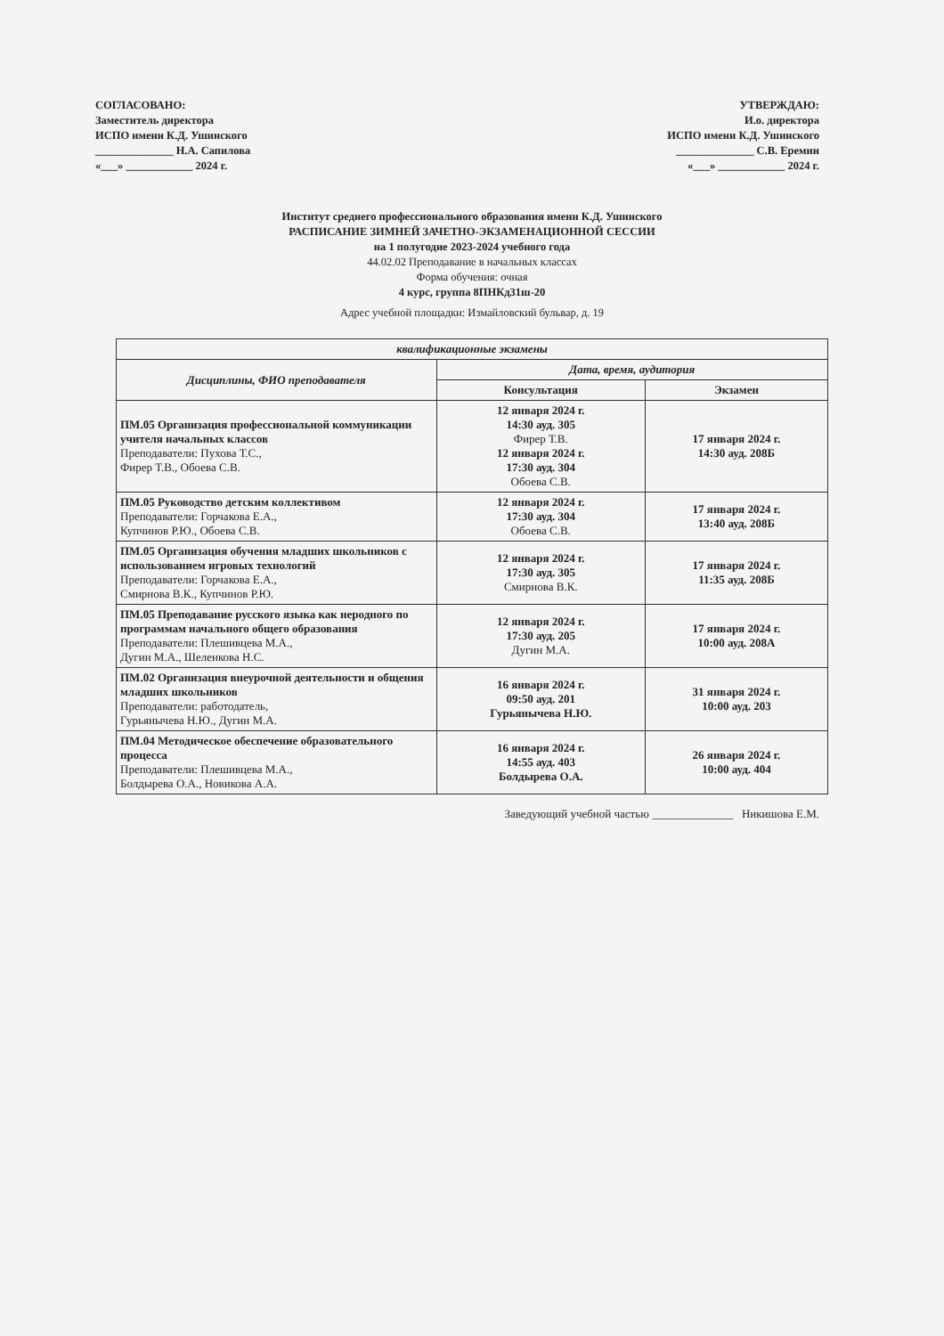СОГЛАСОВАНО:
Заместитель директора
ИСПО имени К.Д. Ушинского
______________ Н.А. Сапилова
«___» ____________ 2024 г.
УТВЕРЖДАЮ:
И.о. директора
ИСПО имени К.Д. Ушинского
______________ С.В. Еремин
«___» ____________ 2024 г.
Институт среднего профессионального образования имени К.Д. Ушинского
РАСПИСАНИЕ ЗИМНЕЙ ЗАЧЕТНО-ЭКЗАМЕНАЦИОННОЙ СЕССИИ
на 1 полугодие 2023-2024 учебного года
44.02.02 Преподавание в начальных классах
Форма обучения: очная
4 курс, группа 8ПНКд31ш-20
Адрес учебной площадки: Измайловский бульвар, д. 19
| квалификационные экзамены | | |
| --- | --- | --- |
| Дисциплины, ФИО преподавателя | Дата, время, аудитория | |
| | Консультация | Экзамен |
| ПМ.05 Организация профессиональной коммуникации учителя начальных классов Преподаватели: Пухова Т.С., Фирер Т.В., Обоева С.В. | 12 января 2024 г. 14:30 ауд. 305 Фирер Т.В. 12 января 2024 г. 17:30 ауд. 304 Обоева С.В. | 17 января 2024 г. 14:30 ауд. 208Б |
| ПМ.05 Руководство детским коллективом Преподаватели: Горчакова Е.А., Купчинов Р.Ю., Обоева С.В. | 12 января 2024 г. 17:30 ауд. 304 Обоева С.В. | 17 января 2024 г. 13:40 ауд. 208Б |
| ПМ.05 Организация обучения младших школьников с использованием игровых технологий Преподаватели: Горчакова Е.А., Смирнова В.К., Купчинов Р.Ю. | 12 января 2024 г. 17:30 ауд. 305 Смирнова В.К. | 17 января 2024 г. 11:35 ауд. 208Б |
| ПМ.05 Преподавание русского языка как неродного по программам начального общего образования Преподаватели: Плешивцева М.А., Дугин М.А., Шеленкова Н.С. | 12 января 2024 г. 17:30 ауд. 205 Дугин М.А. | 17 января 2024 г. 10:00 ауд. 208А |
| ПМ.02 Организация внеурочной деятельности и общения младших школьников Преподаватели: работодатель, Гурьянычева Н.Ю., Дугин М.А. | 16 января 2024 г. 09:50 ауд. 201 Гурьянычева Н.Ю. | 31 января 2024 г. 10:00 ауд. 203 |
| ПМ.04 Методическое обеспечение образовательного процесса Преподаватели: Плешивцева М.А., Болдырева О.А., Новикова А.А. | 16 января 2024 г. 14:55 ауд. 403 Болдырева О.А. | 26 января 2024 г. 10:00 ауд. 404 |
Заведующий учебной частью ______________ Никишова Е.М.